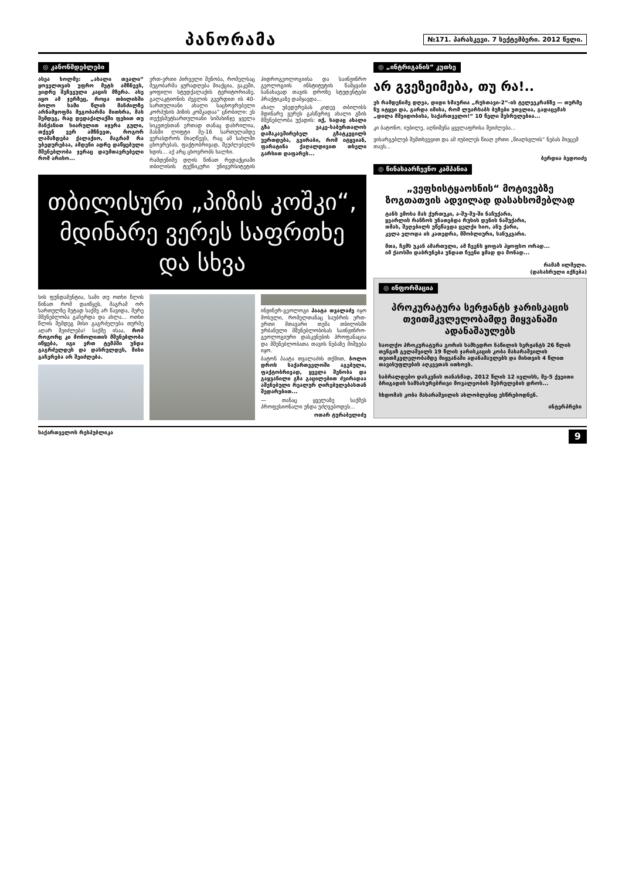პანორამა
№171. პარასკევი. 7 სექტემბერი. 2012 წელი.
◎ კანონმდებლები
ასეა ხოლმე: „ახალი თვალი“ ყოველთვის უფრო მეტს ამჩნევს, ვიდრე შეჩვეული კაცის მზერა. ასე იყო ამ ჯერზეც, როცა თბილისში ბოლო სამი წლის მანძილზე არნამყოფმა მეგობარმა მითხრა, მას შემდეგ, რაც დედაქალაქში ფეხით თუ მანქანით სიარულით იჯერა გული, თქვენ ვერ ამჩნევთ, როგორ ლამაზდება ქალაქიო, მაგრამ რა უბედურებაა, ამდენი ადრე დაწყებული მშენებლობა ჯერაც დაუმთავრებელი რომ არისო...
ერთ-ერთი პირველი შენობა, რომელსაც მეგობარმა ყურადღება მიაქცია, ვაკეში, ყოფილი სტუდქალაქის ტერიტორიაზე, გალაკტიონის ძეგლის გვერდით ის 40-სართულიანი ახალი საცხოვრებელი კორპუსის პიზის კოშკადაა“ ცნობილი: ეს თექვსმეტსართულიანი სიმახინჯე ყველა სიკეთესთან ერთად თანაც დახრილია, მასში ლიფტი მე-16 სართულამდე ვერასდროს მიაღწევს, რაც ამ სახლში ცხოვრებას, ფაქტობრივად, შეუძლებელს ხდის... აქ არც ცხოვრობს ხალხი.
რამდენიმე დღის წინათ რედაქციაში თბილისის ტექნიკური უნივერსიტეტის ჰიდროგეოლოგიისა და საინჟინრო გეოლოგიის ინსტიტუტის წამყვანი სანახავად თავის დროზე სტუდენტები პრაქტიკაზე დამყავდა...
ახალ უბედურებას კიდევ თბილისს მდინარე ვერეს გასწვრივ ახალი გზის მშენებლობა უქადის: იქ, სადაც ახალი გზა ვაკე-საბურთალოს დამაკავშირებელ გზატკეცილს უერთდება, გვირაბი, რომ იტყვიან, ფარატინა ქაღალდივით თხელი გარსით დაფარეს...
თბილისური „პიზის კოშკი“, მდინარე ვერეს საფრთხე და სხვა
სის ფუნდამენტია, სამი თუ ოთხი წლის წინათ რომ დაიწყეს, მაგრამ ორ სართულზე მეტად საქმე არ წავიდა, მერე მშენებლობა გაჩერდა და ახლა... ოთხი წლის შემდეგ მისი გაგრძელება თურმე აღარ შეიძლება! საქმე ისაა, რომ როგორც კი მონოლითის მშენებლობა იწყება, იგი ერთ ტემპში უნდა გაგრძელდეს და დასრულდეს, მისი გაჩერება არ შეიძლება.
ინჟინერ-გეოლოგი პაატა თვალაძე იყო მოსული, რომელთანაც საუბრის ერთ-ერთი მთავარი თემა თბილისში ურბანული მშენებლობისას საინჟინრო-გეოლოგიური დასკვნების პროფანაცია და მშენებლობათა თავის ნებაზე მიშვება იყო.
ბატონ პაატა თვალაძის თქმით, ბოლო დროს საქართველოში აგებული, ფაქტობრივად, ყველა შენობა და გაყვანილი გზა გაცილებით ძვირადაა აშენებული რეალურ ღირებულებასთან შედარებით...
— თანაც ყველაზე საქმეს პროფესიონალი უნდა უძღვებოდეს...
ოთარ ტურაბელიძე
◎ „ინტრიგანის“ კუთხე
არ გვეზეიმება, თუ რა!..
ეს რამდენიმე დღეა, დიდი ხმაურია „რუსთავი-2“-ის ტელეეკრანზე — თურმე ნუ იტყვი და, გარდა იმისა, რომ ლუარსაბს ბუზები უთვლია, გადაცემას „დილა მშვიდობისა, საქართველო!“ 10 წელი შესრულებია...
კი ბატონო, იუბილე, აღნიშვნა ყველაფრისა შეიძლება...
ვისარგებლებ შემთხვევით და ამ იუბილეს წიაღ ერთი „წიაღსვლის“ ნებას მივცემ თავს...
ბერდია ბედოიძე
◎ წინასაარჩევნო კამპანია
„ვეფხისტყაოსნის“ მოტივებზე
ზოგთათვის ადვილად დასახსომებლად
ტანს ემოსა მას ქურთუკი, ა-შუ-შუ-ში ნაჩუქარი,
ყვარლის რანჩოს უნათებდა რუსის დენის ნაშუქარი,
თმას, შეღებილს უწეწავდა ცელქი სიო, ანუ ქარი,
კვლა ელოდა ის კათედრა, მშობლიური, სანუკვარი.
მთა, ჩემს უკან ამართული, ამ ჩვენს ყოფას ჰყოფსო ორად...
იმ ქაოსში დაბრუნება უნდათ ჩვენი ყმად და მონად...
რამაზ ილმელი.
(დასასრული იქნება)
◎ ინფორმაცია
პროკურატურა სერჟანტს ჯარისკაცის თვითმკვლელობამდე მიყვანაში ადანაშაულებს
საოლქო პროკურატურა გორის სამხედრო ნაწილის სერჟანტს 26 წლის თენგიზ გელაშვილს 19 წლის ჯარისკაცის კობა მახარაშვილის თვითმკვლელობამდე მიყვანაში ადანაშაულებს და მისთვის 4 წლით თავისუფლების აღკვეთას ითხოვს.
საბრალდებო დასკვნის თანახმად, 2012 წლის 12 ივლისს, მე-5 ქვეითი ბრიგადის სამსახურებრივი მოვალეობის შესრულების დროს...
სხდომას კობა მახარაშვილის ახლობლებიც ესწრებოდნენ.
ინტერპრესი
საქართველოს რესპუბლიკა 9